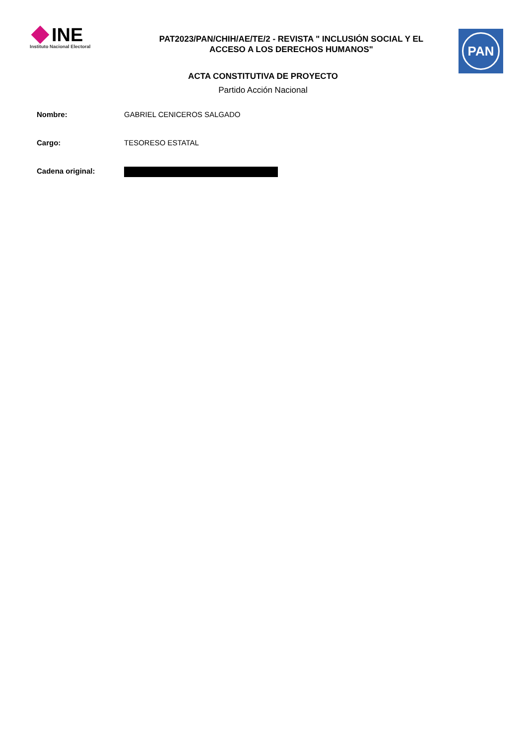INE
Instituto Nacional Electoral
PAT2023/PAN/CHIH/AE/TE/2 - REVISTA " INCLUSIÓN SOCIAL Y EL
ACCESO A LOS DERECHOS HUMANOS"
PAN
ACTA CONSTITUTIVA DE PROYECTO
Partido Acción Nacional
Nombre: GABRIEL CENICEROS SALGADO
Cargo: TESORESO ESTATAL
Cadena original: